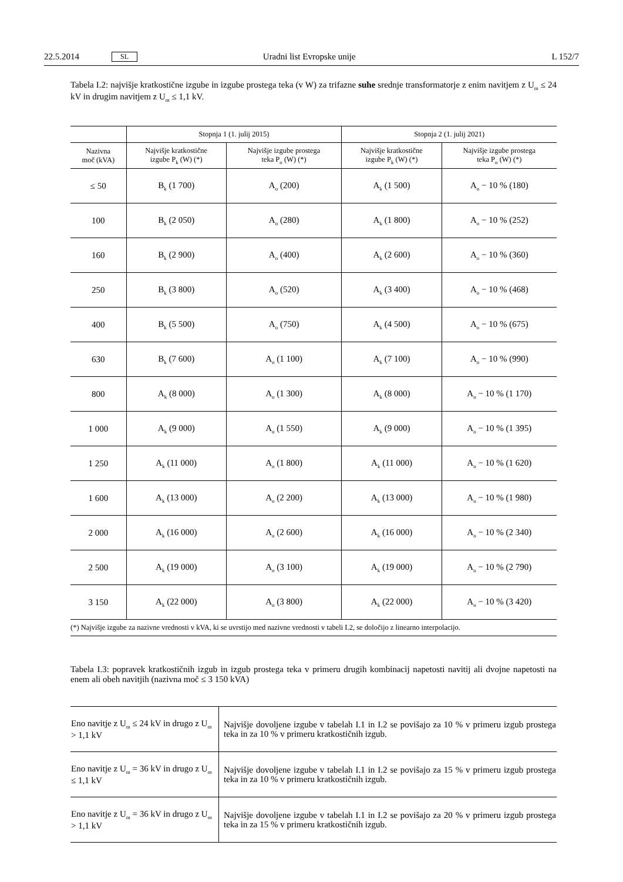22.5.2014 SL Uradni list Evropske unije L 152/7
Tabela I.2: najvišje kratkostične izgube in izgube prostega teka (v W) za trifazne suhe srednje transformatorje z enim navitjem z U<sub>m</sub> ≤ 24 kV in drugim navitjem z U<sub>m</sub> ≤ 1,1 kV.
| | Stopnja 1 (1. julij 2015) | | Stopnja 2 (1. julij 2021) | |
| --- | --- | --- | --- | --- |
| Nazivna moč (kVA) | Najvišje kratkostične izgube P<sub>k</sub> (W) (*) | Najvišje izgube prostega teka P<sub>o</sub> (W) (*) | Najvišje kratkostične izgube P<sub>k</sub> (W) (*) | Najvišje izgube prostega teka P<sub>o</sub> (W) (*) |
| ≤ 50 | B<sub>k</sub> (1 700) | A<sub>o</sub> (200) | A<sub>k</sub> (1 500) | A<sub>o</sub> − 10 % (180) |
| 100 | B<sub>k</sub> (2 050) | A<sub>o</sub> (280) | A<sub>k</sub> (1 800) | A<sub>o</sub> − 10 % (252) |
| 160 | B<sub>k</sub> (2 900) | A<sub>o</sub> (400) | A<sub>k</sub> (2 600) | A<sub>o</sub> − 10 % (360) |
| 250 | B<sub>k</sub> (3 800) | A<sub>o</sub> (520) | A<sub>k</sub> (3 400) | A<sub>o</sub> − 10 % (468) |
| 400 | B<sub>k</sub> (5 500) | A<sub>o</sub> (750) | A<sub>k</sub> (4 500) | A<sub>o</sub> − 10 % (675) |
| 630 | B<sub>k</sub> (7 600) | A<sub>o</sub> (1 100) | A<sub>k</sub> (7 100) | A<sub>o</sub> − 10 % (990) |
| 800 | A<sub>k</sub> (8 000) | A<sub>o</sub> (1 300) | A<sub>k</sub> (8 000) | A<sub>o</sub> − 10 % (1 170) |
| 1 000 | A<sub>k</sub> (9 000) | A<sub>o</sub> (1 550) | A<sub>k</sub> (9 000) | A<sub>o</sub> − 10 % (1 395) |
| 1 250 | A<sub>k</sub> (11 000) | A<sub>o</sub> (1 800) | A<sub>k</sub> (11 000) | A<sub>o</sub> − 10 % (1 620) |
| 1 600 | A<sub>k</sub> (13 000) | A<sub>o</sub> (2 200) | A<sub>k</sub> (13 000) | A<sub>o</sub> − 10 % (1 980) |
| 2 000 | A<sub>k</sub> (16 000) | A<sub>o</sub> (2 600) | A<sub>k</sub> (16 000) | A<sub>o</sub> − 10 % (2 340) |
| 2 500 | A<sub>k</sub> (19 000) | A<sub>o</sub> (3 100) | A<sub>k</sub> (19 000) | A<sub>o</sub> − 10 % (2 790) |
| 3 150 | A<sub>k</sub> (22 000) | A<sub>o</sub> (3 800) | A<sub>k</sub> (22 000) | A<sub>o</sub> − 10 % (3 420) |
| (*) Najvišje izgube za nazivne vrednosti v kVA, ki se uvrstijo med nazivne vrednosti v tabeli I.2, se določijo z linearno interpolacijo. | | | | |
Tabela I.3: popravek kratkostičnih izgub in izgub prostega teka v primeru drugih kombinacij napetosti navitij ali dvojne napetosti na enem ali obeh navitjih (nazivna moč ≤ 3 150 kVA)
| Eno navitje z U<sub>m</sub> ≤ 24 kV in drugo z U<sub>m</sub> > 1,1 kV | Najvišje dovoljene izgube v tabelah I.1 in I.2 se povišajo za 10 % v primeru izgub prostega teka in za 10 % v primeru kratkostičnih izgub. |
| Eno navitje z U<sub>m</sub> = 36 kV in drugo z U<sub>m</sub> ≤ 1,1 kV | Najvišje dovoljene izgube v tabelah I.1 in I.2 se povišajo za 15 % v primeru izgub prostega teka in za 10 % v primeru kratkostičnih izgub. |
| Eno navitje z U<sub>m</sub> = 36 kV in drugo z U<sub>m</sub> > 1,1 kV | Najvišje dovoljene izgube v tabelah I.1 in I.2 se povišajo za 20 % v primeru izgub prostega teka in za 15 % v primeru kratkostičnih izgub. |